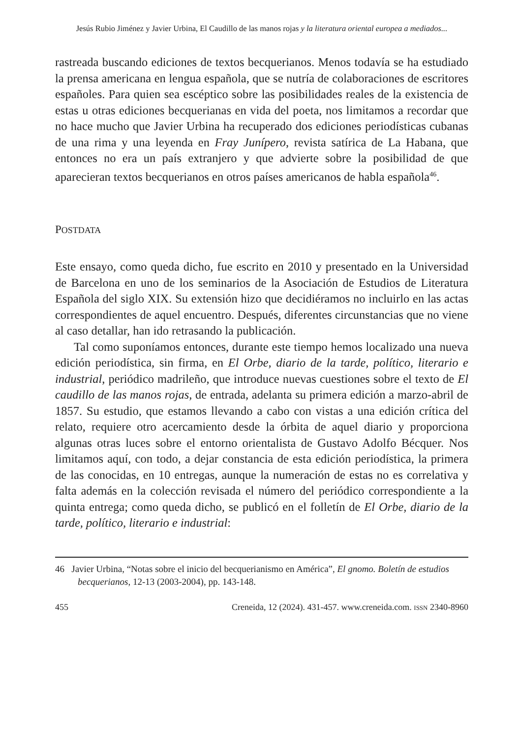Jesús Rubio Jiménez y Javier Urbina, El Caudillo de las manos rojas y la literatura oriental europea a mediados...
rastreada buscando ediciones de textos becquerianos. Menos todavía se ha estudiado la prensa americana en lengua española, que se nutría de colaboraciones de escritores españoles. Para quien sea escéptico sobre las posibilidades reales de la existencia de estas u otras ediciones becquerianas en vida del poeta, nos limitamos a recordar que no hace mucho que Javier Urbina ha recuperado dos ediciones periodísticas cubanas de una rima y una leyenda en Fray Junípero, revista satírica de La Habana, que entonces no era un país extranjero y que advierte sobre la posibilidad de que aparecieran textos becquerianos en otros países americanos de habla española<sup>46</sup>.
POSTDATA
Este ensayo, como queda dicho, fue escrito en 2010 y presentado en la Universidad de Barcelona en uno de los seminarios de la Asociación de Estudios de Literatura Española del siglo XIX. Su extensión hizo que decidiéramos no incluirlo en las actas correspondientes de aquel encuentro. Después, diferentes circunstancias que no viene al caso detallar, han ido retrasando la publicación.
Tal como suponíamos entonces, durante este tiempo hemos localizado una nueva edición periodística, sin firma, en El Orbe, diario de la tarde, político, literario e industrial, periódico madrileño, que introduce nuevas cuestiones sobre el texto de El caudillo de las manos rojas, de entrada, adelanta su primera edición a marzo-abril de 1857. Su estudio, que estamos llevando a cabo con vistas a una edición crítica del relato, requiere otro acercamiento desde la órbita de aquel diario y proporciona algunas otras luces sobre el entorno orientalista de Gustavo Adolfo Bécquer. Nos limitamos aquí, con todo, a dejar constancia de esta edición periodística, la primera de las conocidas, en 10 entregas, aunque la numeración de estas no es correlativa y falta además en la colección revisada el número del periódico correspondiente a la quinta entrega; como queda dicho, se publicó en el folletín de El Orbe, diario de la tarde, político, literario e industrial:
46 Javier Urbina, “Notas sobre el inicio del becquerianismo en América”, El gnomo. Boletín de estudios becquerianos, 12-13 (2003-2004), pp. 143-148.
455 Creneida, 12 (2024). 431-457. www.creneida.com. ISSN 2340-8960